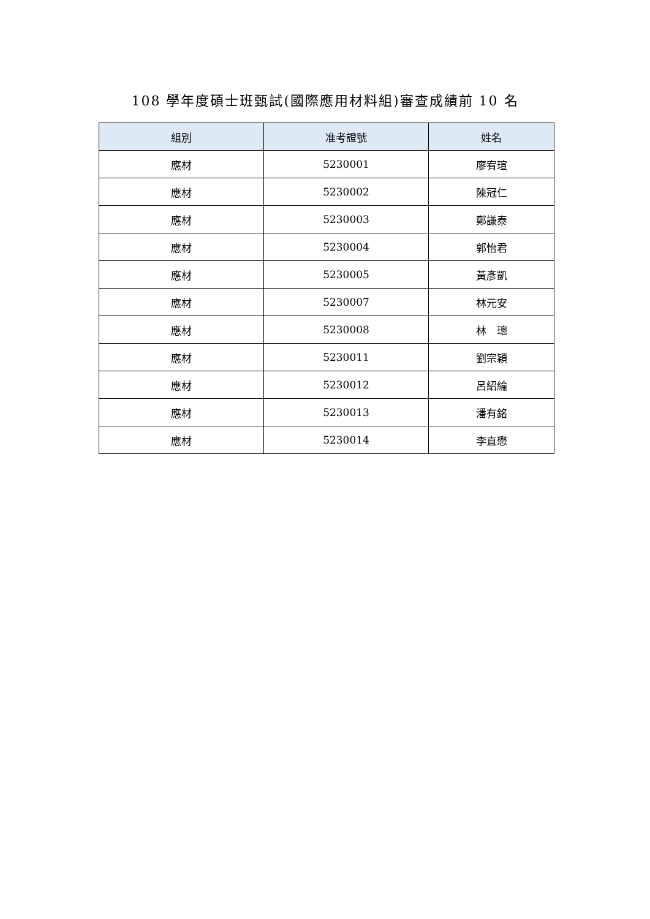108 學年度碩士班甄試(國際應用材料組)審查成績前 10 名
| 組別 | 准考證號 | 姓名 |
| --- | --- | --- |
| 應材 | 5230001 | 廖宥瑄 |
| 應材 | 5230002 | 陳冠仁 |
| 應材 | 5230003 | 鄭謙泰 |
| 應材 | 5230004 | 郭怡君 |
| 應材 | 5230005 | 黃彥凱 |
| 應材 | 5230007 | 林元安 |
| 應材 | 5230008 | 林 璁 |
| 應材 | 5230011 | 劉宗穎 |
| 應材 | 5230012 | 呂紹綸 |
| 應材 | 5230013 | 潘有銘 |
| 應材 | 5230014 | 李直懋 |